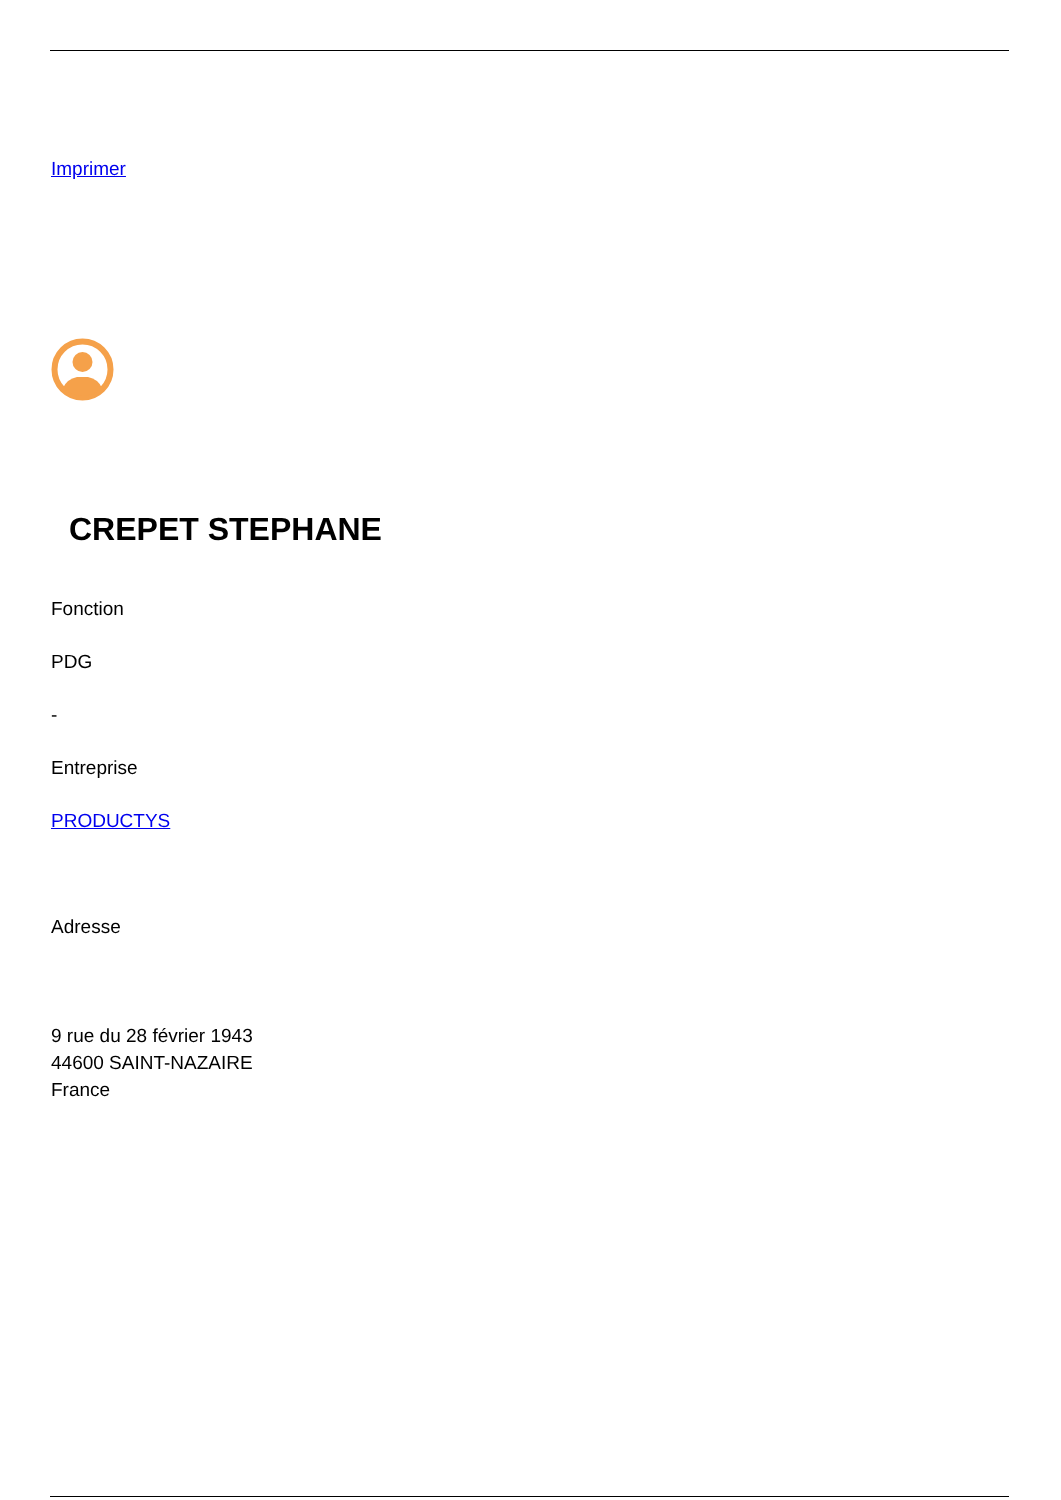Imprimer
CREPET STEPHANE
Fonction
PDG
-
Entreprise
PRODUCTYS
Adresse
9 rue du 28 février 1943
44600 SAINT-NAZAIRE
France